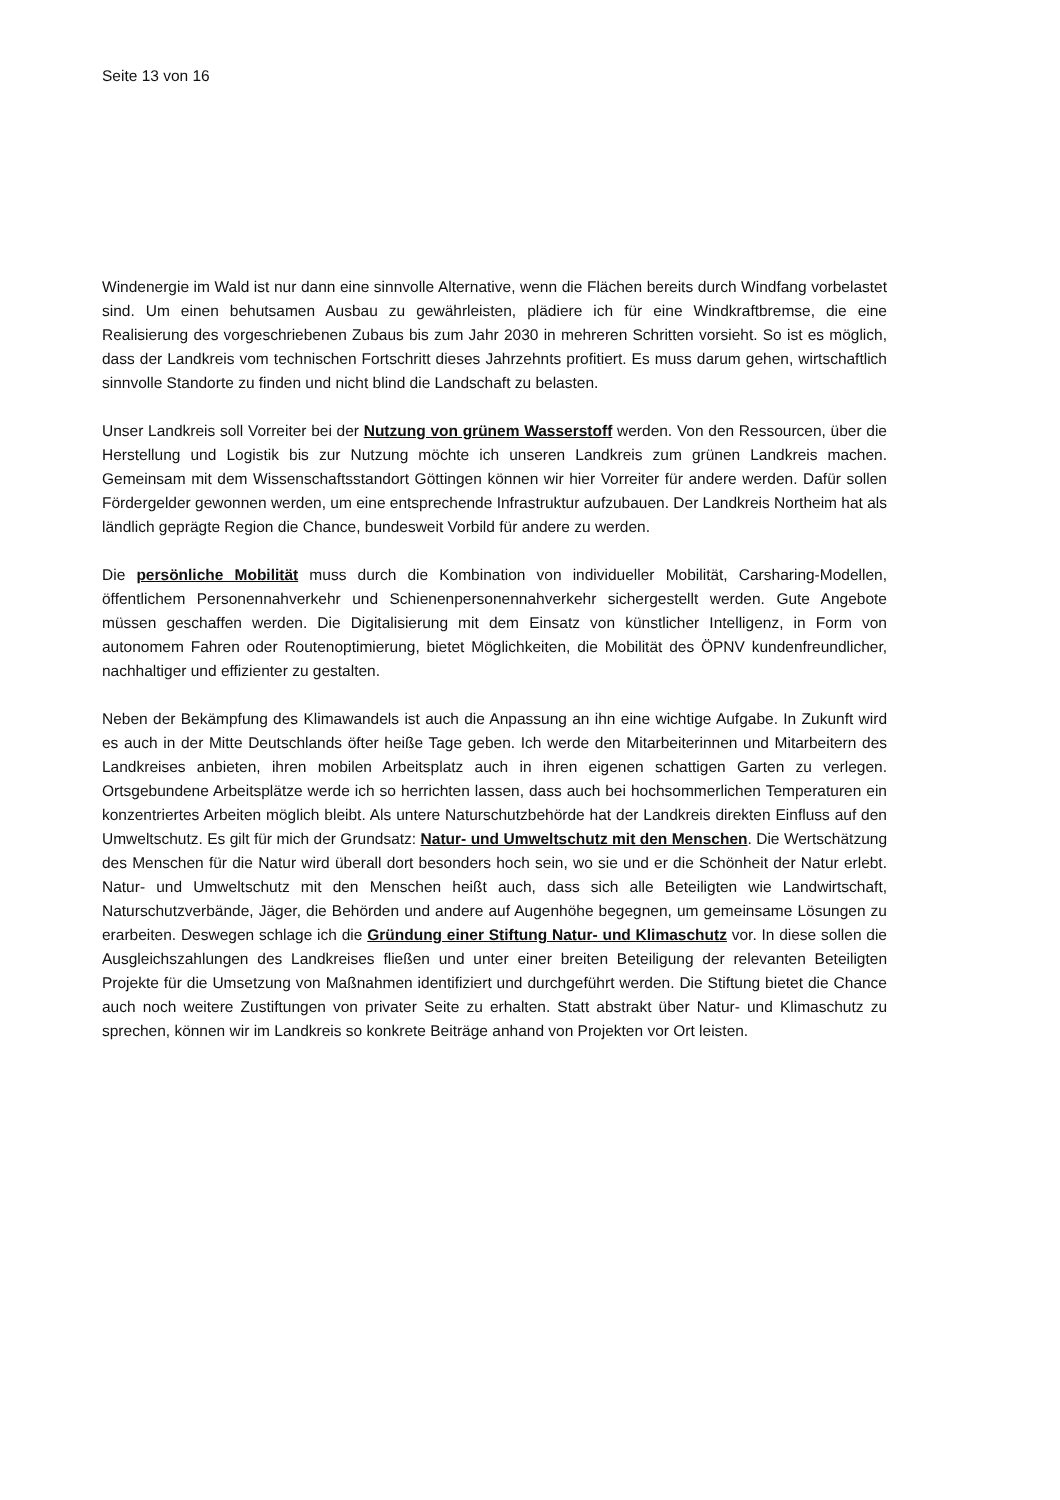Seite 13 von 16
Windenergie im Wald ist nur dann eine sinnvolle Alternative, wenn die Flächen bereits durch Windfang vorbelastet sind. Um einen behutsamen Ausbau zu gewährleisten, plädiere ich für eine Windkraftbremse, die eine Realisierung des vorgeschriebenen Zubaus bis zum Jahr 2030 in mehreren Schritten vorsieht. So ist es möglich, dass der Landkreis vom technischen Fortschritt dieses Jahrzehnts profitiert. Es muss darum gehen, wirtschaftlich sinnvolle Standorte zu finden und nicht blind die Landschaft zu belasten.
Unser Landkreis soll Vorreiter bei der Nutzung von grünem Wasserstoff werden. Von den Ressourcen, über die Herstellung und Logistik bis zur Nutzung möchte ich unseren Landkreis zum grünen Landkreis machen. Gemeinsam mit dem Wissenschaftsstandort Göttingen können wir hier Vorreiter für andere werden. Dafür sollen Fördergelder gewonnen werden, um eine entsprechende Infrastruktur aufzubauen. Der Landkreis Northeim hat als ländlich geprägte Region die Chance, bundesweit Vorbild für andere zu werden.
Die persönliche Mobilität muss durch die Kombination von individueller Mobilität, Carsharing-Modellen, öffentlichem Personennahverkehr und Schienenpersonennahverkehr sichergestellt werden. Gute Angebote müssen geschaffen werden. Die Digitalisierung mit dem Einsatz von künstlicher Intelligenz, in Form von autonomem Fahren oder Routenoptimierung, bietet Möglichkeiten, die Mobilität des ÖPNV kundenfreundlicher, nachhaltiger und effizienter zu gestalten.
Neben der Bekämpfung des Klimawandels ist auch die Anpassung an ihn eine wichtige Aufgabe. In Zukunft wird es auch in der Mitte Deutschlands öfter heiße Tage geben. Ich werde den Mitarbeiterinnen und Mitarbeitern des Landkreises anbieten, ihren mobilen Arbeitsplatz auch in ihren eigenen schattigen Garten zu verlegen. Ortsgebundene Arbeitsplätze werde ich so herrichten lassen, dass auch bei hochsommerlichen Temperaturen ein konzentriertes Arbeiten möglich bleibt. Als untere Naturschutzbehörde hat der Landkreis direkten Einfluss auf den Umweltschutz. Es gilt für mich der Grundsatz: Natur- und Umweltschutz mit den Menschen. Die Wertschätzung des Menschen für die Natur wird überall dort besonders hoch sein, wo sie und er die Schönheit der Natur erlebt. Natur- und Umweltschutz mit den Menschen heißt auch, dass sich alle Beteiligten wie Landwirtschaft, Naturschutzverbände, Jäger, die Behörden und andere auf Augenhöhe begegnen, um gemeinsame Lösungen zu erarbeiten. Deswegen schlage ich die Gründung einer Stiftung Natur- und Klimaschutz vor. In diese sollen die Ausgleichszahlungen des Landkreises fließen und unter einer breiten Beteiligung der relevanten Beteiligten Projekte für die Umsetzung von Maßnahmen identifiziert und durchgeführt werden. Die Stiftung bietet die Chance auch noch weitere Zustiftungen von privater Seite zu erhalten. Statt abstrakt über Natur- und Klimaschutz zu sprechen, können wir im Landkreis so konkrete Beiträge anhand von Projekten vor Ort leisten.